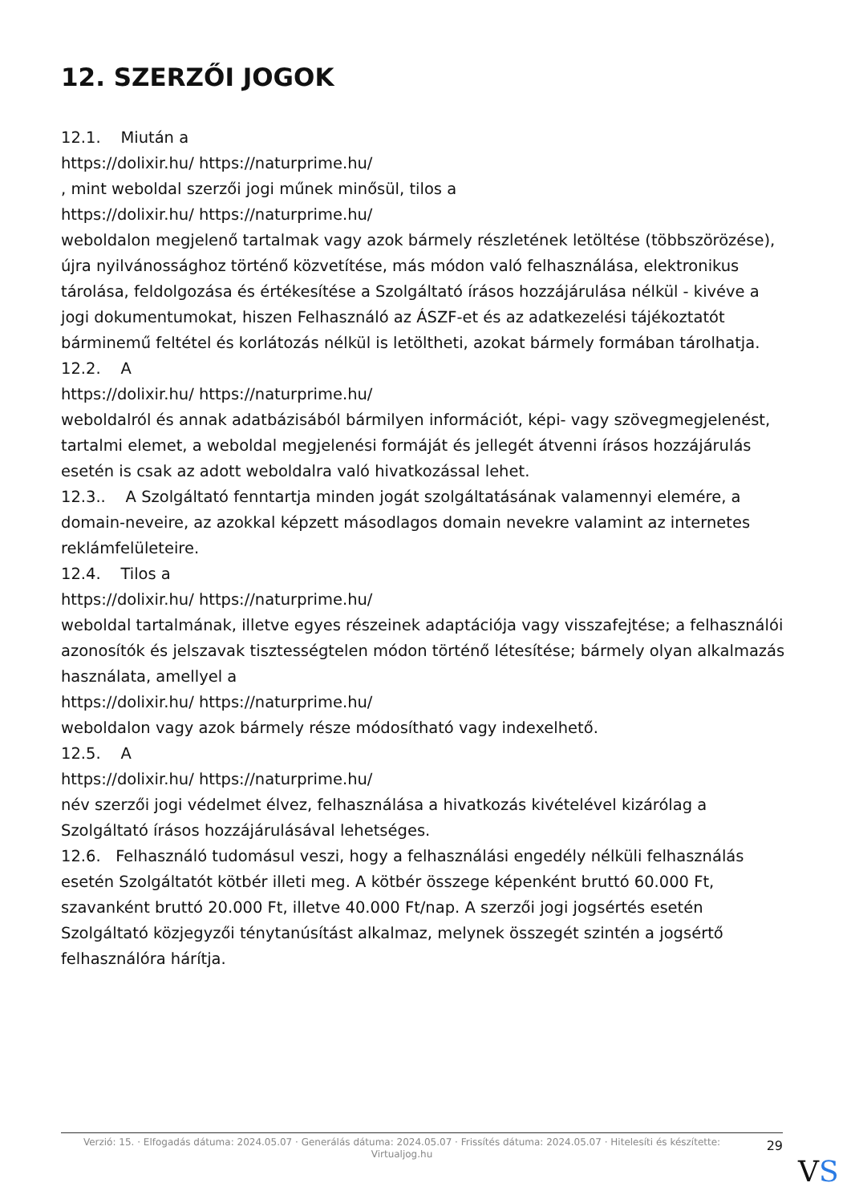12. SZERZŐI JOGOK
12.1. Miután a
https://dolixir.hu/ https://naturprime.hu/
, mint weboldal szerzői jogi műnek minősül, tilos a
https://dolixir.hu/ https://naturprime.hu/
weboldalon megjelenő tartalmak vagy azok bármely részletének letöltése (többszörözése), újra nyilvánossághoz történő közvetítése, más módon való felhasználása, elektronikus tárolása, feldolgozása és értékesítése a Szolgáltató írásos hozzájárulása nélkül - kivéve a jogi dokumentumokat, hiszen Felhasználó az ÁSZF-et és az adatkezelési tájékoztatót bárminemű feltétel és korlátozás nélkül is letöltheti, azokat bármely formában tárolhatja.
12.2. A
https://dolixir.hu/ https://naturprime.hu/
weboldalról és annak adatbázisából bármilyen információt, képi- vagy szövegmegjelenést, tartalmi elemet, a weboldal megjelenési formáját és jellegét átvenni írásos hozzájárulás esetén is csak az adott weboldalra való hivatkozással lehet.
12.3.. A Szolgáltató fenntartja minden jogát szolgáltatásának valamennyi elemére, a domain-neveire, az azokkal képzett másodlagos domain nevekre valamint az internetes reklámfelületeire.
12.4. Tilos a
https://dolixir.hu/ https://naturprime.hu/
weboldal tartalmának, illetve egyes részeinek adaptációja vagy visszafejtése; a felhasználói azonosítók és jelszavak tisztességtelen módon történő létesítése; bármely olyan alkalmazás használata, amellyel a
https://dolixir.hu/ https://naturprime.hu/
weboldalon vagy azok bármely része módosítható vagy indexelhető.
12.5. A
https://dolixir.hu/ https://naturprime.hu/
név szerzői jogi védelmet élvez, felhasználása a hivatkozás kivételével kizárólag a Szolgáltató írásos hozzájárulásával lehetséges.
12.6. Felhasználó tudomásul veszi, hogy a felhasználási engedély nélküli felhasználás esetén Szolgáltatót kötbér illeti meg. A kötbér összege képenként bruttó 60.000 Ft, szavanként bruttó 20.000 Ft, illetve 40.000 Ft/nap. A szerzői jogi jogsértés esetén Szolgáltató közjegyzői ténytanúsítást alkalmaz, melynek összegét szintén a jogsértő felhasználóra hárítja.
Verzió: 15. · Elfogadás dátuma: 2024.05.07 · Generálás dátuma: 2024.05.07 · Frissítés dátuma: 2024.05.07 · Hitelesíti és készítette:
Virtualjog.hu
29
VS